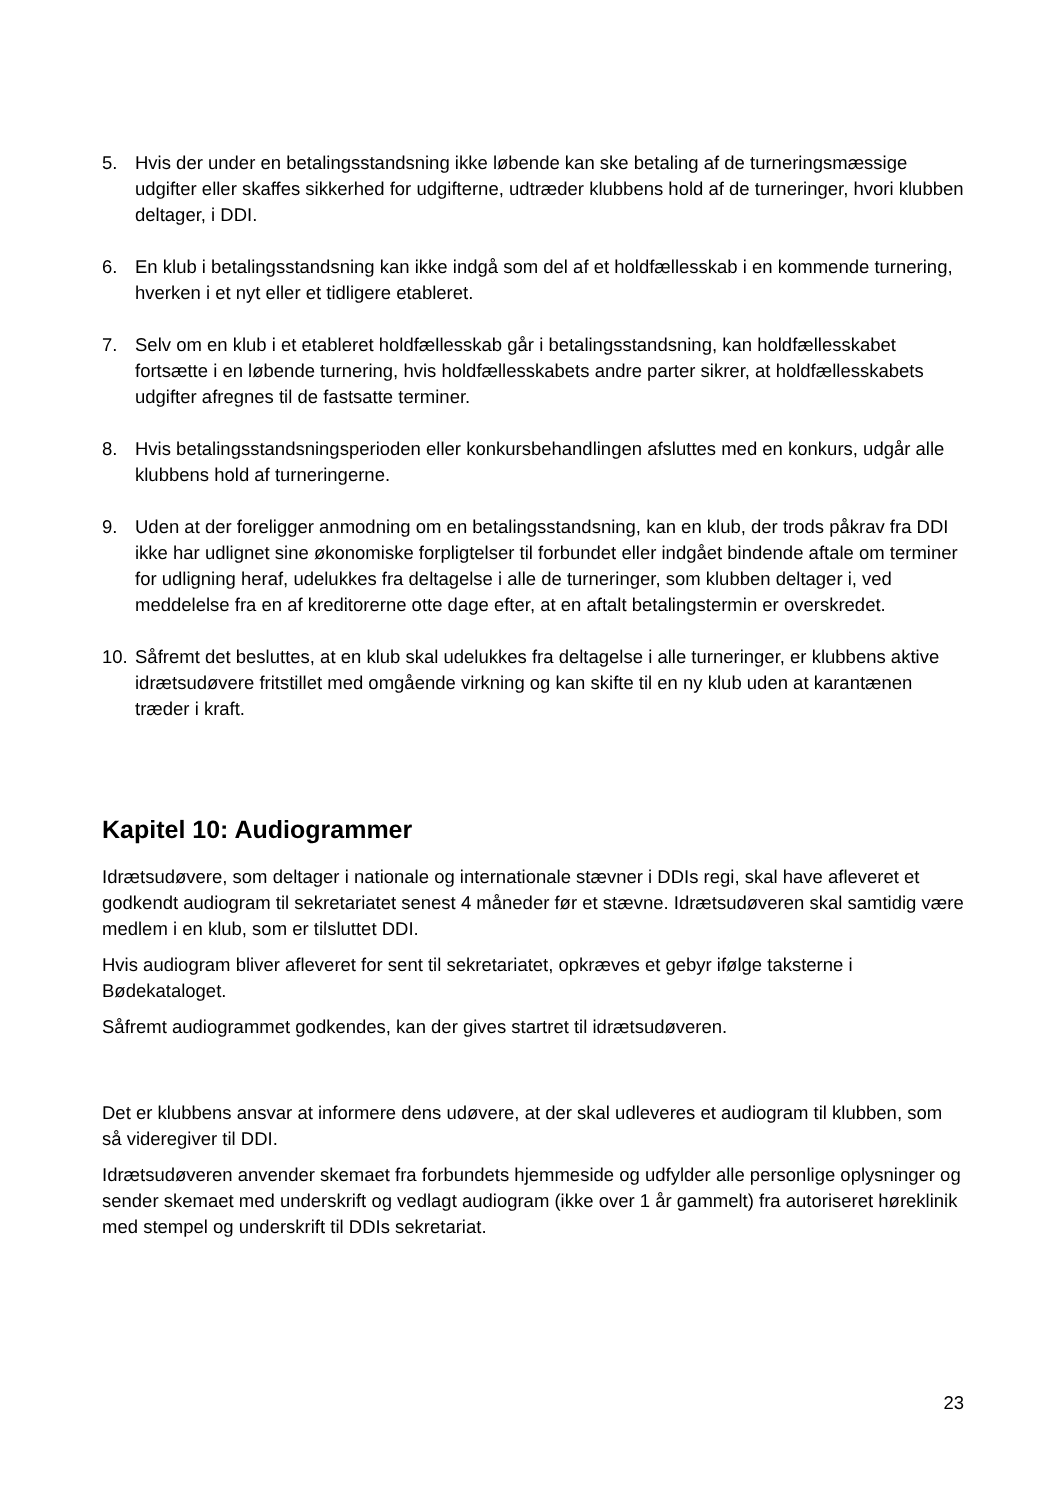5. Hvis der under en betalingsstandsning ikke løbende kan ske betaling af de turneringsmæssige udgifter eller skaffes sikkerhed for udgifterne, udtræder klubbens hold af de turneringer, hvori klubben deltager, i DDI.
6. En klub i betalingsstandsning kan ikke indgå som del af et holdfællesskab i en kommende turnering, hverken i et nyt eller et tidligere etableret.
7. Selv om en klub i et etableret holdfællesskab går i betalingsstandsning, kan holdfællesskabet fortsætte i en løbende turnering, hvis holdfællesskabets andre parter sikrer, at holdfællesskabets udgifter afregnes til de fastsatte terminer.
8. Hvis betalingsstandsningsperioden eller konkursbehandlingen afsluttes med en konkurs, udgår alle klubbens hold af turneringerne.
9. Uden at der foreligger anmodning om en betalingsstandsning, kan en klub, der trods påkrav fra DDI ikke har udlignet sine økonomiske forpligtelser til forbundet eller indgået bindende aftale om terminer for udligning heraf, udelukkes fra deltagelse i alle de turneringer, som klubben deltager i, ved meddelelse fra en af kreditorerne otte dage efter, at en aftalt betalingstermin er overskredet.
10.
Såfremt det besluttes, at en klub skal udelukkes fra deltagelse i alle turneringer, er klubbens aktive idrætsudøvere fritstillet med omgående virkning og kan skifte til en ny klub uden at karantænen træder i kraft.
Kapitel 10: Audiogrammer
Idrætsudøvere, som deltager i nationale og internationale stævner i DDIs regi, skal have afleveret et godkendt audiogram til sekretariatet senest 4 måneder før et stævne. Idrætsudøveren skal samtidig være medlem i en klub, som er tilsluttet DDI.
Hvis audiogram bliver afleveret for sent til sekretariatet, opkræves et gebyr ifølge taksterne i Bødekataloget.
Såfremt audiogrammet godkendes, kan der gives startret til idrætsudøveren.
Det er klubbens ansvar at informere dens udøvere, at der skal udleveres et audiogram til klubben, som så videregiver til DDI.
Idrætsudøveren anvender skemaet fra forbundets hjemmeside og udfylder alle personlige oplysninger og sender skemaet med underskrift og vedlagt audiogram (ikke over 1 år gammelt) fra autoriseret høreklinik med stempel og underskrift til DDIs sekretariat.
23